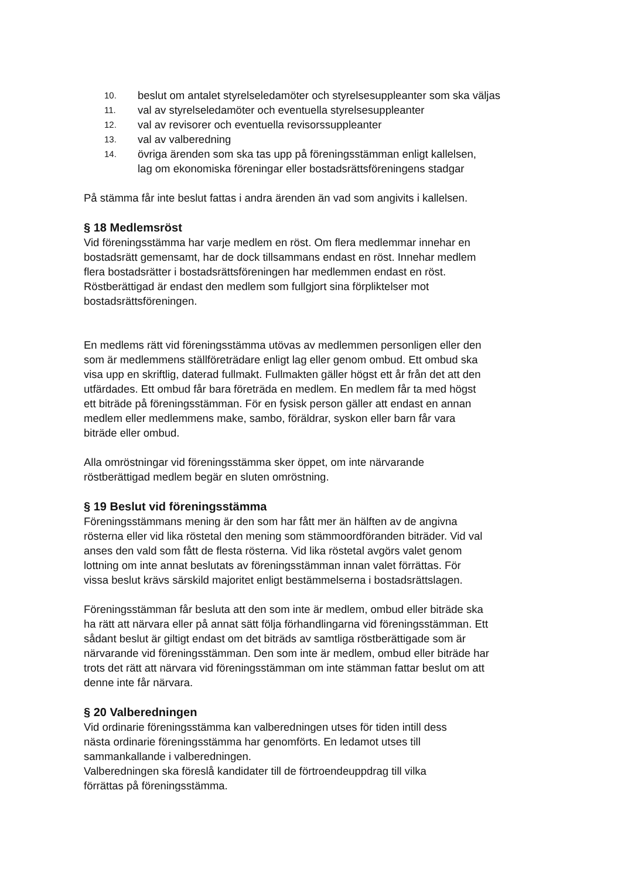10. beslut om antalet styrelseledamöter och styrelsesuppleanter som ska väljas
11. val av styrelseledamöter och eventuella styrelsesuppleanter
12. val av revisorer och eventuella revisorssuppleanter
13. val av valberedning
14. övriga ärenden som ska tas upp på föreningsstämman enligt kallelsen,
lag om ekonomiska föreningar eller bostadsrättsföreningens stadgar
På stämma får inte beslut fattas i andra ärenden än vad som angivits i kallelsen.
§ 18 Medlemsröst
Vid föreningsstämma har varje medlem en röst. Om flera medlemmar innehar en
bostadsrätt gemensamt, har de dock tillsammans endast en röst. Innehar medlem
flera bostadsrätter i bostadsrättsföreningen har medlemmen endast en röst.
Röstberättigad är endast den medlem som fullgjort sina förpliktelser mot
bostadsrättsföreningen.
En medlems rätt vid föreningsstämma utövas av medlemmen personligen eller den
som är medlemmens ställföreträdare enligt lag eller genom ombud. Ett ombud ska
visa upp en skriftlig, daterad fullmakt. Fullmakten gäller högst ett år från det att den
utfärdades. Ett ombud får bara företräda en medlem. En medlem får ta med högst
ett biträde på föreningsstämman. För en fysisk person gäller att endast en annan
medlem eller medlemmens make, sambo, föräldrar, syskon eller barn får vara
biträde eller ombud.
Alla omröstningar vid föreningsstämma sker öppet, om inte närvarande
röstberättigad medlem begär en sluten omröstning.
§ 19 Beslut vid föreningsstämma
Föreningsstämmans mening är den som har fått mer än hälften av de angivna
rösterna eller vid lika röstetal den mening som stämmoordföranden biträder. Vid val
anses den vald som fått de flesta rösterna. Vid lika röstetal avgörs valet genom
lottning om inte annat beslutats av föreningsstämman innan valet förrättas. För
vissa beslut krävs särskild majoritet enligt bestämmelserna i bostadsrättslagen.
Föreningsstämman får besluta att den som inte är medlem, ombud eller biträde ska
ha rätt att närvara eller på annat sätt följa förhandlingarna vid föreningsstämman. Ett
sådant beslut är giltigt endast om det biträds av samtliga röstberättigade som är
närvarande vid föreningsstämman. Den som inte är medlem, ombud eller biträde har
trots det rätt att närvara vid föreningsstämman om inte stämman fattar beslut om att
denne inte får närvara.
§ 20 Valberedningen
Vid ordinarie föreningsstämma kan valberedningen utses för tiden intill dess
nästa ordinarie föreningsstämma har genomförts. En ledamot utses till
sammankallande i valberedningen.
Valberedningen ska föreslå kandidater till de förtroendeuppdrag till vilka
förrättas på föreningsstämma.